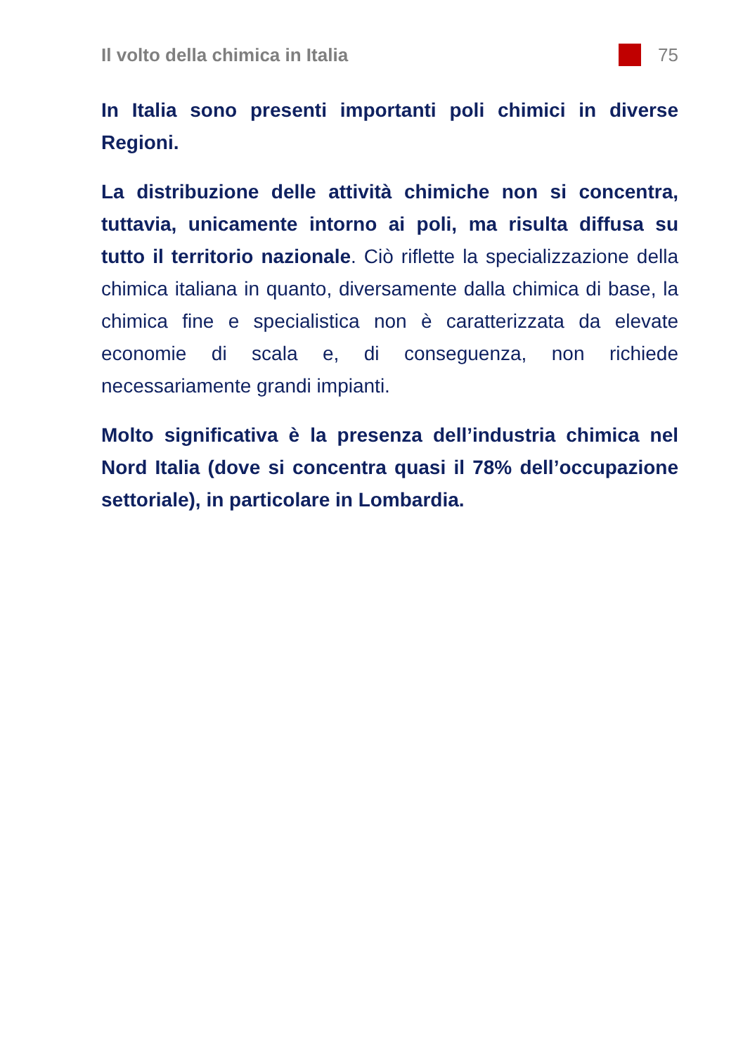Il volto della chimica in Italia 75
In Italia sono presenti importanti poli chimici in diverse Regioni.
La distribuzione delle attività chimiche non si concentra, tuttavia, unicamente intorno ai poli, ma risulta diffusa su tutto il territorio nazionale. Ciò riflette la specializzazione della chimica italiana in quanto, diversamente dalla chimica di base, la chimica fine e specialistica non è caratterizzata da elevate economie di scala e, di conseguenza, non richiede necessariamente grandi impianti.
Molto significativa è la presenza dell’industria chimica nel Nord Italia (dove si concentra quasi il 78% dell’occupazione settoriale), in particolare in Lombardia.